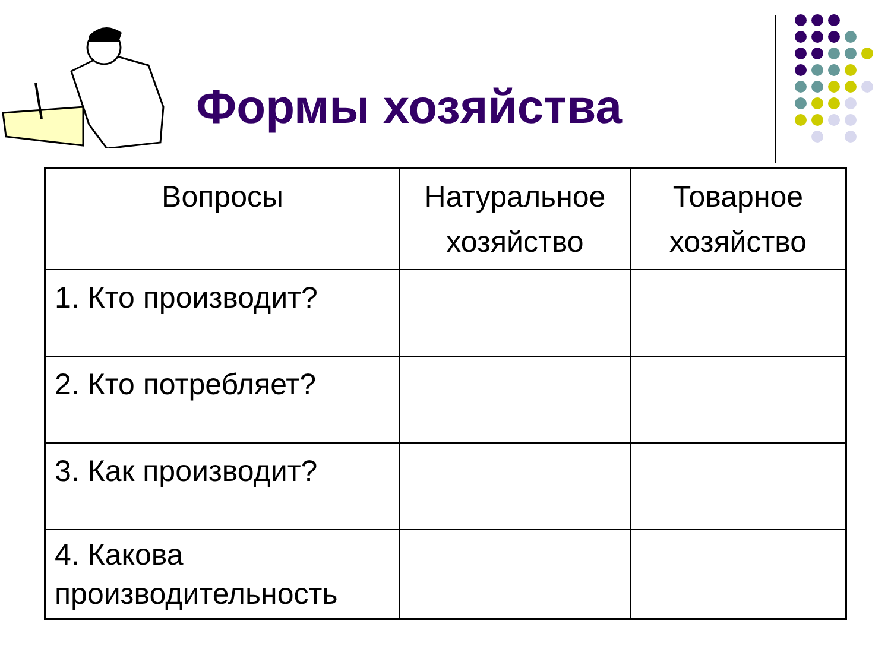Формы хозяйства
| Вопросы | Натуральное хозяйство | Товарное хозяйство |
| --- | --- | --- |
| 1. Кто производит? | | |
| 2. Кто потребляет? | | |
| 3. Как производит? | | |
| 4. Какова производительность | | |